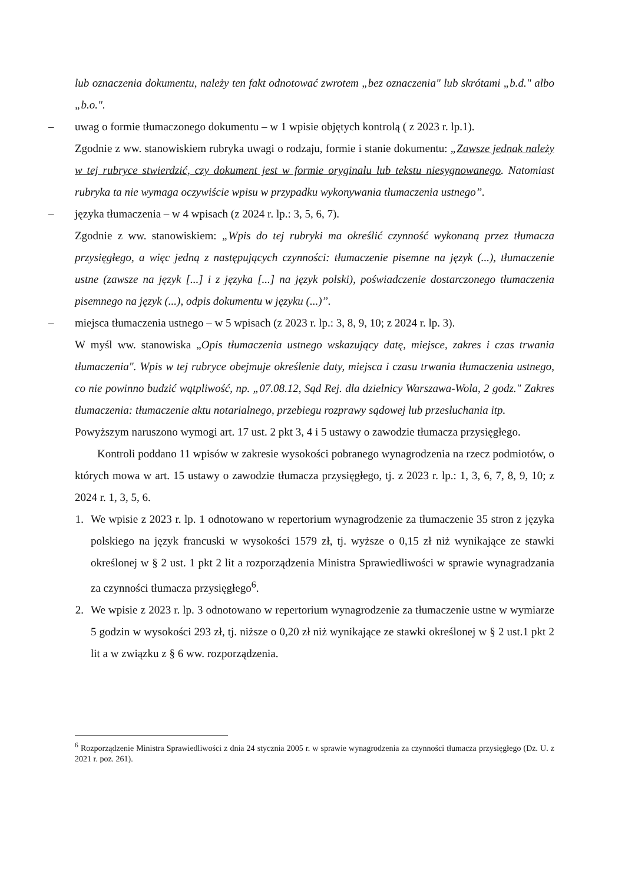lub oznaczenia dokumentu, należy ten fakt odnotować zwrotem „bez oznaczenia" lub skrótami „b.d." albo „b.o.".
– uwag o formie tłumaczonego dokumentu – w 1 wpisie objętych kontrolą ( z 2023 r. lp.1).
Zgodnie z ww. stanowiskiem rubryka uwagi o rodzaju, formie i stanie dokumentu: „Zawsze jednak należy w tej rubryce stwierdzić, czy dokument jest w formie oryginału lub tekstu niesygnowanego. Natomiast rubryka ta nie wymaga oczywiście wpisu w przypadku wykonywania tłumaczenia ustnego”.
– języka tłumaczenia – w 4 wpisach (z 2024 r. lp.: 3, 5, 6, 7).
Zgodnie z ww. stanowiskiem: „Wpis do tej rubryki ma określić czynność wykonaną przez tłumacza przysięgłego, a więc jedną z następujących czynności: tłumaczenie pisemne na język (...), tłumaczenie ustne (zawsze na język [...] i z języka [...] na język polski), poświadczenie dostarczonego tłumaczenia pisemnego na język (...), odpis dokumentu w języku (...)”.
– miejsca tłumaczenia ustnego – w 5 wpisach (z 2023 r. lp.: 3, 8, 9, 10; z 2024 r. lp. 3).
W myśl ww. stanowiska „Opis tłumaczenia ustnego wskazujący datę, miejsce, zakres i czas trwania tłumaczenia". Wpis w tej rubryce obejmuje określenie daty, miejsca i czasu trwania tłumaczenia ustnego, co nie powinno budzić wątpliwość, np. „07.08.12, Sąd Rej. dla dzielnicy Warszawa-Wola, 2 godz." Zakres tłumaczenia: tłumaczenie aktu notarialnego, przebiegu rozprawy sądowej lub przesłuchania itp.
Powyższym naruszono wymogi art. 17 ust. 2 pkt 3, 4 i 5 ustawy o zawodzie tłumacza przysięgłego.
Kontroli poddano 11 wpisów w zakresie wysokości pobranego wynagrodzenia na rzecz podmiotów, o których mowa w art. 15 ustawy o zawodzie tłumacza przysięgłego, tj. z 2023 r. lp.: 1, 3, 6, 7, 8, 9, 10; z 2024 r. 1, 3, 5, 6.
1. We wpisie z 2023 r. lp. 1 odnotowano w repertorium wynagrodzenie za tłumaczenie 35 stron z języka polskiego na język francuski w wysokości 1579 zł, tj. wyższe o 0,15 zł niż wynikające ze stawki określonej w § 2 ust. 1 pkt 2 lit a rozporządzenia Ministra Sprawiedliwości w sprawie wynagradzania za czynności tłumacza przysięgłego<sup>6</sup>.
2. We wpisie z 2023 r. lp. 3 odnotowano w repertorium wynagrodzenie za tłumaczenie ustne w wymiarze 5 godzin w wysokości 293 zł, tj. niższe o 0,20 zł niż wynikające ze stawki określonej w § 2 ust.1 pkt 2 lit a w związku z § 6 ww. rozporządzenia.
<sup>6</sup> Rozporządzenie Ministra Sprawiedliwości z dnia 24 stycznia 2005 r. w sprawie wynagrodzenia za czynności tłumacza przysięgłego (Dz. U. z 2021 r. poz. 261).